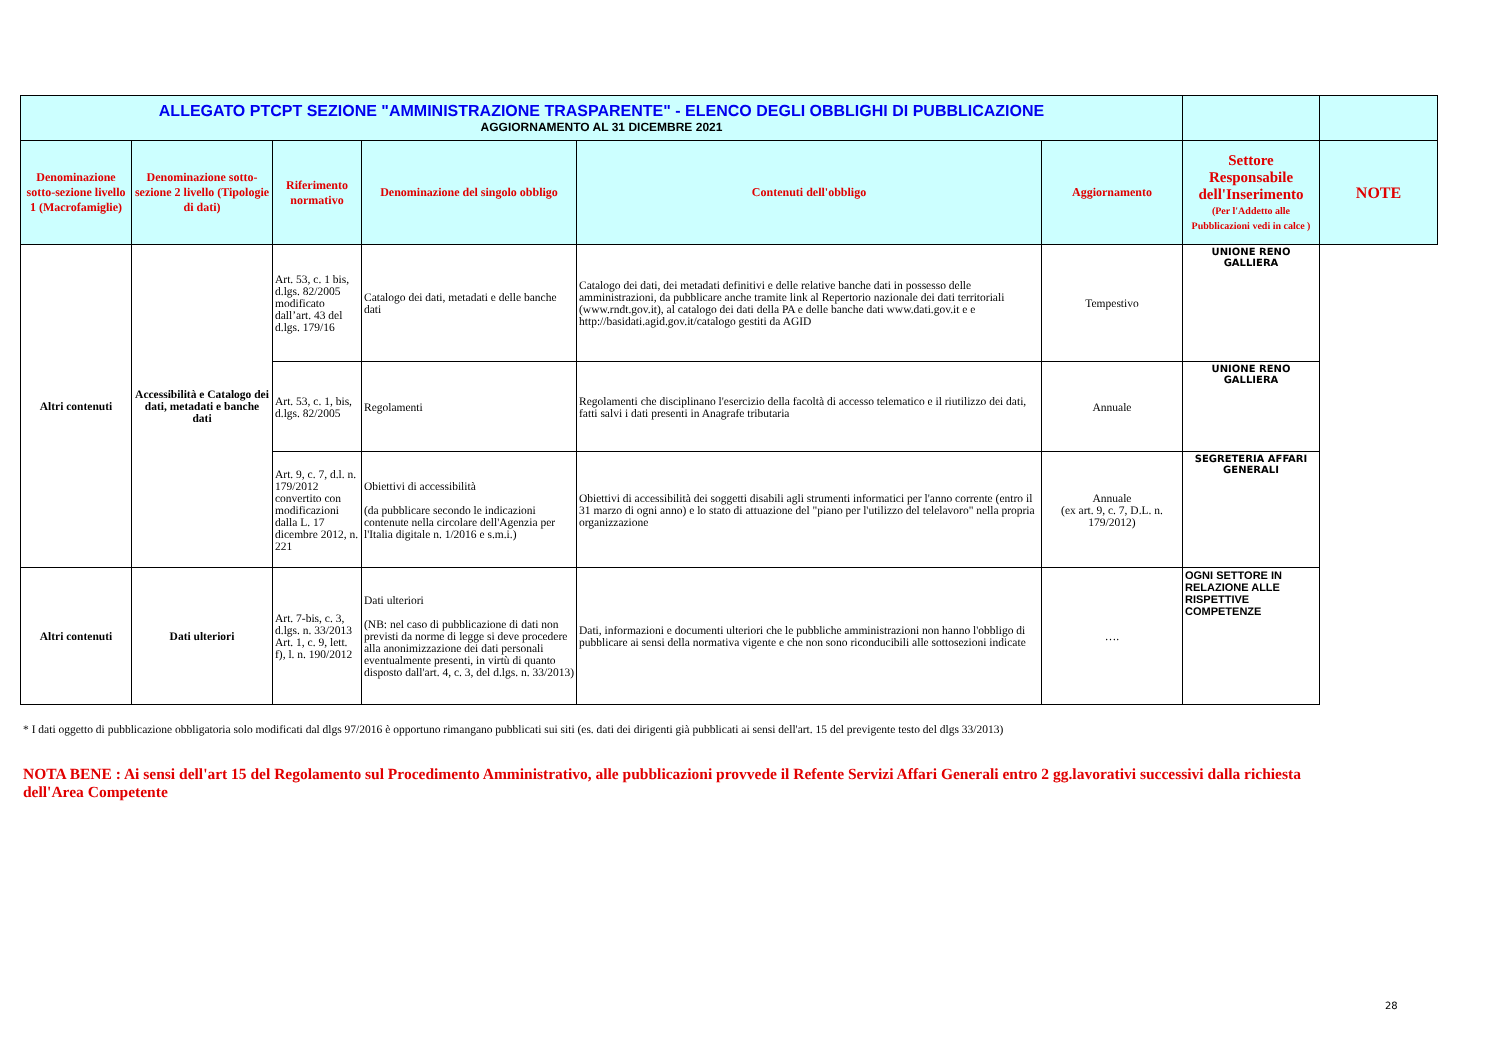| ALLEGATO PTCPT SEZIONE "AMMINISTRAZIONE TRASPARENTE" - ELENCO DEGLI OBBLIGHI DI PUBBLICAZIONE AGGIORNAMENTO AL 31 DICEMBRE 2021 | | | | | | | |
| Denominazione sotto-sezione livello 1 (Macrofamiglie) | Denominazione sotto-sezione 2 livello (Tipologie di dati) | Riferimento normativo | Denominazione del singolo obbligo | Contenuti dell'obbligo | Aggiornamento | Settore Responsabile dell'Inserimento (Per l'Addetto alle Pubblicazioni vedi in calce ) | NOTE |
| Altri contenuti | Accessibilità e Catalogo dei dati, metadati e banche dati | Art. 53, c. 1 bis, d.lgs. 82/2005 modificato dall’art. 43 del d.lgs. 179/16 | Catalogo dei dati, metadati e delle banche dati | Catalogo dei dati, dei metadati definitivi e delle relative banche dati in possesso delle amministrazioni, da pubblicare anche tramite link al Repertorio nazionale dei dati territoriali (www.rndt.gov.it), al catalogo dei dati della PA e delle banche dati www.dati.gov.it e e http://basidati.agid.gov.it/catalogo gestiti da AGID | Tempestivo | UNIONE RENO GALLIERA | |
| | | Art. 53, c. 1, bis, d.lgs. 82/2005 | Regolamenti | Regolamenti che disciplinano l'esercizio della facoltà di accesso telematico e il riutilizzo dei dati, fatti salvi i dati presenti in Anagrafe tributaria | Annuale | UNIONE RENO GALLIERA | |
| | | Art. 9, c. 7, d.l. n. 179/2012 convertito con modificazioni dalla L. 17 dicembre 2012, n. 221 | Obiettivi di accessibilità (da pubblicare secondo le indicazioni contenute nella circolare dell'Agenzia per l'Italia digitale n. 1/2016 e s.m.i.) | Obiettivi di accessibilità dei soggetti disabili agli strumenti informatici per l'anno corrente (entro il 31 marzo di ogni anno) e lo stato di attuazione del "piano per l'utilizzo del telelavoro" nella propria organizzazione | Annuale (ex art. 9, c. 7, D.L. n. 179/2012) | SEGRETERIA AFFARI GENERALI | |
| Altri contenuti | Dati ulteriori | Art. 7-bis, c. 3, d.lgs. n. 33/2013 Art. 1, c. 9, lett. f), l. n. 190/2012 | Dati ulteriori (NB: nel caso di pubblicazione di dati non previsti da norme di legge si deve procedere alla anonimizzazione dei dati personali eventualmente presenti, in virtù di quanto disposto dall'art. 4, c. 3, del d.lgs. n. 33/2013) | Dati, informazioni e documenti ulteriori che le pubbliche amministrazioni non hanno l'obbligo di pubblicare ai sensi della normativa vigente e che non sono riconducibili alle sottosezioni indicate | …. | OGNI SETTORE IN RELAZIONE ALLE RISPETTIVE COMPETENZE | |
* I dati oggetto di pubblicazione obbligatoria solo modificati dal dlgs 97/2016 è opportuno rimangano pubblicati sui siti (es. dati dei dirigenti già pubblicati ai sensi dell'art. 15 del previgente testo del dlgs 33/2013)
NOTA BENE : Ai sensi dell'art 15 del Regolamento sul Procedimento Amministrativo, alle pubblicazioni provvede il Refente Servizi Affari Generali entro 2 gg.lavorativi successivi dalla richiesta dell'Area Competente
28